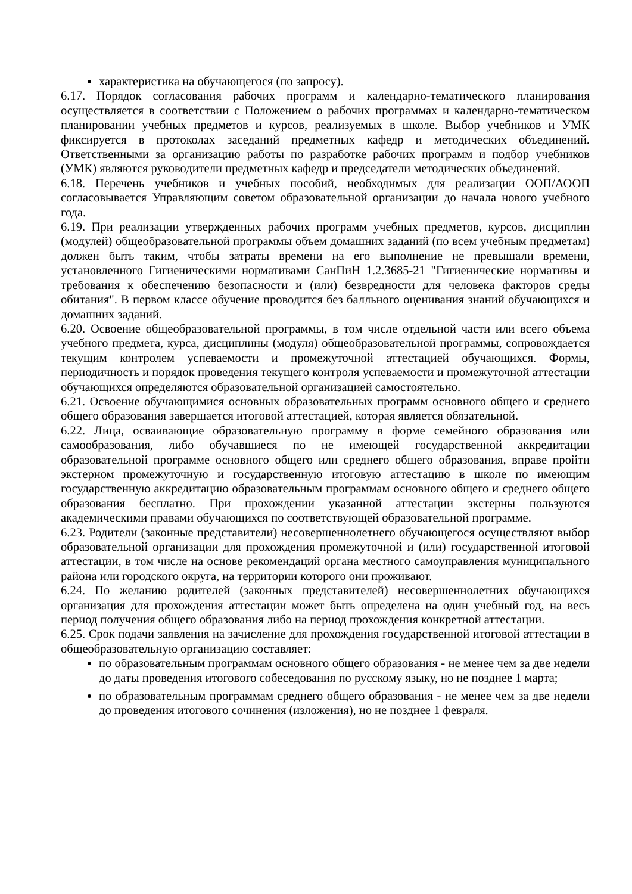характеристика на обучающегося (по запросу).
6.17. Порядок согласования рабочих программ и календарно-тематического планирования осуществляется в соответствии с Положением о рабочих программах и календарно-тематическом планировании учебных предметов и курсов, реализуемых в школе. Выбор учебников и УМК фиксируется в протоколах заседаний предметных кафедр и методических объединений. Ответственными за организацию работы по разработке рабочих программ и подбор учебников (УМК) являются руководители предметных кафедр и председатели методических объединений.
6.18. Перечень учебников и учебных пособий, необходимых для реализации ООП/АООП согласовывается Управляющим советом образовательной организации до начала нового учебного года.
6.19. При реализации утвержденных рабочих программ учебных предметов, курсов, дисциплин (модулей) общеобразовательной программы объем домашних заданий (по всем учебным предметам) должен быть таким, чтобы затраты времени на его выполнение не превышали времени, установленного Гигиеническими нормативами СанПиН 1.2.3685-21 "Гигиенические нормативы и требования к обеспечению безопасности и (или) безвредности для человека факторов среды обитания". В первом классе обучение проводится без балльного оценивания знаний обучающихся и домашних заданий.
6.20. Освоение общеобразовательной программы, в том числе отдельной части или всего объема учебного предмета, курса, дисциплины (модуля) общеобразовательной программы, сопровождается текущим контролем успеваемости и промежуточной аттестацией обучающихся. Формы, периодичность и порядок проведения текущего контроля успеваемости и промежуточной аттестации обучающихся определяются образовательной организацией самостоятельно.
6.21. Освоение обучающимися основных образовательных программ основного общего и среднего общего образования завершается итоговой аттестацией, которая является обязательной.
6.22. Лица, осваивающие образовательную программу в форме семейного образования или самообразования, либо обучавшиеся по не имеющей государственной аккредитации образовательной программе основного общего или среднего общего образования, вправе пройти экстерном промежуточную и государственную итоговую аттестацию в школе по имеющим государственную аккредитацию образовательным программам основного общего и среднего общего образования бесплатно. При прохождении указанной аттестации экстерны пользуются академическими правами обучающихся по соответствующей образовательной программе.
6.23. Родители (законные представители) несовершеннолетнего обучающегося осуществляют выбор образовательной организации для прохождения промежуточной и (или) государственной итоговой аттестации, в том числе на основе рекомендаций органа местного самоуправления муниципального района или городского округа, на территории которого они проживают.
6.24. По желанию родителей (законных представителей) несовершеннолетних обучающихся организация для прохождения аттестации может быть определена на один учебный год, на весь период получения общего образования либо на период прохождения конкретной аттестации.
6.25. Срок подачи заявления на зачисление для прохождения государственной итоговой аттестации в общеобразовательную организацию составляет:
по образовательным программам основного общего образования - не менее чем за две недели до даты проведения итогового собеседования по русскому языку, но не позднее 1 марта;
по образовательным программам среднего общего образования - не менее чем за две недели до проведения итогового сочинения (изложения), но не позднее 1 февраля.